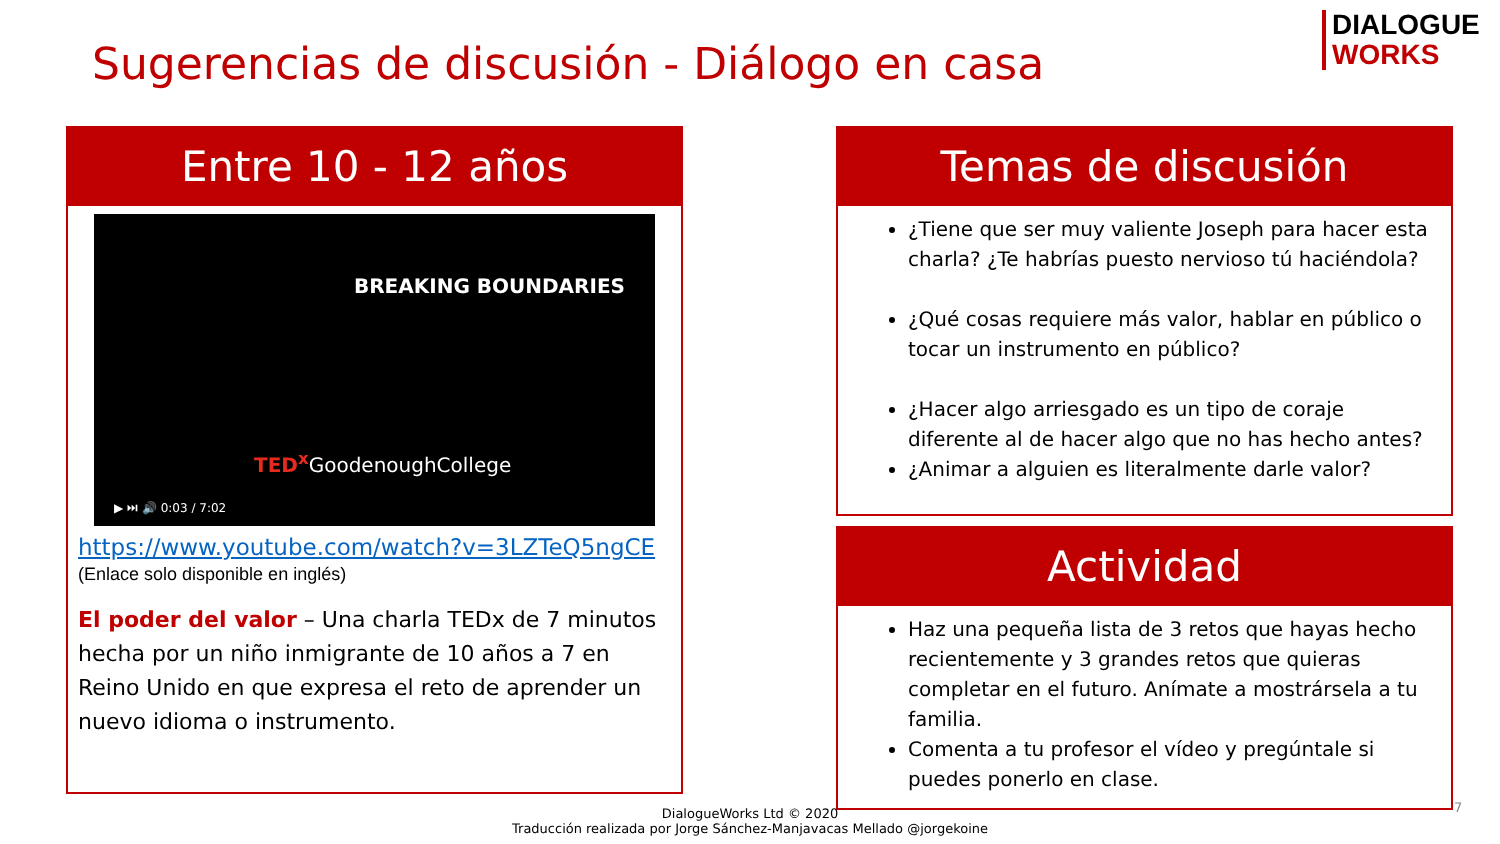DIALOGUE
WORKS
Sugerencias de discusión - Diálogo en casa
Entre 10 - 12 años
BREAKING BOUNDARIES
TED<sup>x</sup> GoodenoughCollege
▶ ⏭ 🔊 0:03 / 7:02
https://www.youtube.com/watch?v=3LZTeQ5ngCE
(Enlace solo disponible en inglés)
El poder del valor – Una charla TEDx de 7 minutos hecha por un niño inmigrante de 10 años a 7 en Reino Unido en que expresa el reto de aprender un nuevo idioma o instrumento.
Temas de discusión
¿Tiene que ser muy valiente Joseph para hacer esta charla? ¿Te habrías puesto nervioso tú haciéndola?
¿Qué cosas requiere más valor, hablar en público o tocar un instrumento en público?
¿Hacer algo arriesgado es un tipo de coraje diferente al de hacer algo que no has hecho antes?
¿Animar a alguien es literalmente darle valor?
Actividad
Haz una pequeña lista de 3 retos que hayas hecho recientemente y 3 grandes retos que quieras completar en el futuro. Anímate a mostrársela a tu familia.
Comenta a tu profesor el vídeo y pregúntale si puedes ponerlo en clase.
7
DialogueWorks Ltd © 2020
Traducción realizada por Jorge Sánchez-Manjavacas Mellado @jorgekoine